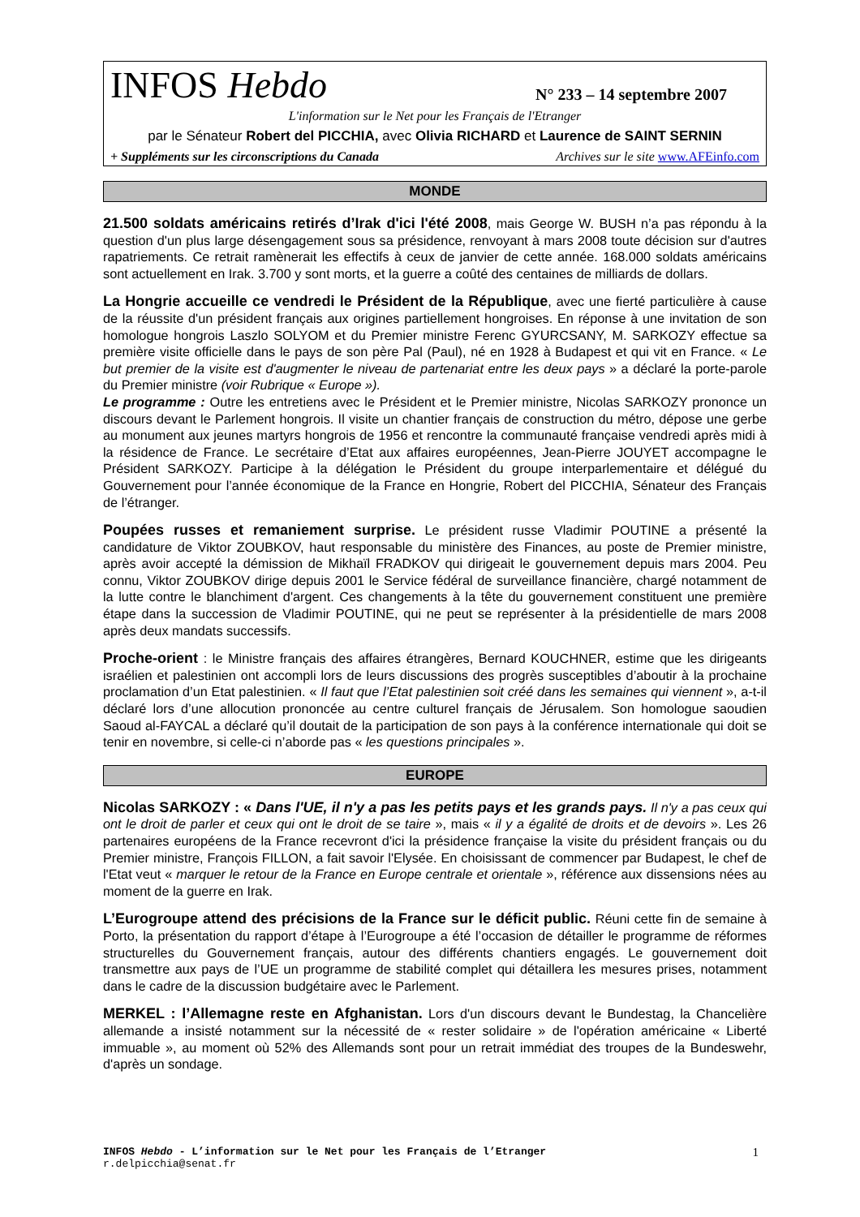INFOS Hebdo N° 233 – 14 septembre 2007
L'information sur le Net pour les Français de l'Etranger
par le Sénateur Robert del PICCHIA, avec Olivia RICHARD et Laurence de SAINT SERNIN
+ Suppléments sur les circonscriptions du Canada Archives sur le site www.AFEinfo.com
MONDE
21.500 soldats américains retirés d’Irak d'ici l'été 2008, mais George W. BUSH n’a pas répondu à la question d'un plus large désengagement sous sa présidence, renvoyant à mars 2008 toute décision sur d'autres rapatriements. Ce retrait ramènerait les effectifs à ceux de janvier de cette année. 168.000 soldats américains sont actuellement en Irak. 3.700 y sont morts, et la guerre a coûté des centaines de milliards de dollars.
La Hongrie accueille ce vendredi le Président de la République, avec une fierté particulière à cause de la réussite d'un président français aux origines partiellement hongroises. En réponse à une invitation de son homologue hongrois Laszlo SOLYOM et du Premier ministre Ferenc GYURCSANY, M. SARKOZY effectue sa première visite officielle dans le pays de son père Pal (Paul), né en 1928 à Budapest et qui vit en France. « Le but premier de la visite est d'augmenter le niveau de partenariat entre les deux pays » a déclaré la porte-parole du Premier ministre (voir Rubrique « Europe »).
Le programme : Outre les entretiens avec le Président et le Premier ministre, Nicolas SARKOZY prononce un discours devant le Parlement hongrois. Il visite un chantier français de construction du métro, dépose une gerbe au monument aux jeunes martyrs hongrois de 1956 et rencontre la communauté française vendredi après midi à la résidence de France. Le secrétaire d’Etat aux affaires européennes, Jean-Pierre JOUYET accompagne le Président SARKOZY. Participe à la délégation le Président du groupe interparlementaire et délégué du Gouvernement pour l’année économique de la France en Hongrie, Robert del PICCHIA, Sénateur des Français de l’étranger.
Poupées russes et remaniement surprise. Le président russe Vladimir POUTINE a présenté la candidature de Viktor ZOUBKOV, haut responsable du ministère des Finances, au poste de Premier ministre, après avoir accepté la démission de Mikhaïl FRADKOV qui dirigeait le gouvernement depuis mars 2004. Peu connu, Viktor ZOUBKOV dirige depuis 2001 le Service fédéral de surveillance financière, chargé notamment de la lutte contre le blanchiment d'argent. Ces changements à la tête du gouvernement constituent une première étape dans la succession de Vladimir POUTINE, qui ne peut se représenter à la présidentielle de mars 2008 après deux mandats successifs.
Proche-orient : le Ministre français des affaires étrangères, Bernard KOUCHNER, estime que les dirigeants israélien et palestinien ont accompli lors de leurs discussions des progrès susceptibles d’aboutir à la prochaine proclamation d’un Etat palestinien. « Il faut que l’Etat palestinien soit créé dans les semaines qui viennent », a-t-il déclaré lors d’une allocution prononcée au centre culturel français de Jérusalem. Son homologue saoudien Saoud al-FAYCAL a déclaré qu’il doutait de la participation de son pays à la conférence internationale qui doit se tenir en novembre, si celle-ci n’aborde pas « les questions principales ».
EUROPE
Nicolas SARKOZY : « Dans l'UE, il n'y a pas les petits pays et les grands pays. Il n'y a pas ceux qui ont le droit de parler et ceux qui ont le droit de se taire », mais « il y a égalité de droits et de devoirs ». Les 26 partenaires européens de la France recevront d'ici la présidence française la visite du président français ou du Premier ministre, François FILLON, a fait savoir l'Elysée. En choisissant de commencer par Budapest, le chef de l'Etat veut « marquer le retour de la France en Europe centrale et orientale », référence aux dissensions nées au moment de la guerre en Irak.
L’Eurogroupe attend des précisions de la France sur le déficit public. Réuni cette fin de semaine à Porto, la présentation du rapport d’étape à l’Eurogroupe a été l’occasion de détailler le programme de réformes structurelles du Gouvernement français, autour des différents chantiers engagés. Le gouvernement doit transmettre aux pays de l’UE un programme de stabilité complet qui détaillera les mesures prises, notamment dans le cadre de la discussion budgétaire avec le Parlement.
MERKEL : l’Allemagne reste en Afghanistan. Lors d'un discours devant le Bundestag, la Chancelière allemande a insisté notamment sur la nécessité de « rester solidaire » de l'opération américaine « Liberté immuable », au moment où 52% des Allemands sont pour un retrait immédiat des troupes de la Bundeswehr, d'après un sondage.
INFOS Hebdo - L’information sur le Net pour les Français de l’Etranger
r.delpicchia@senat.fr
1